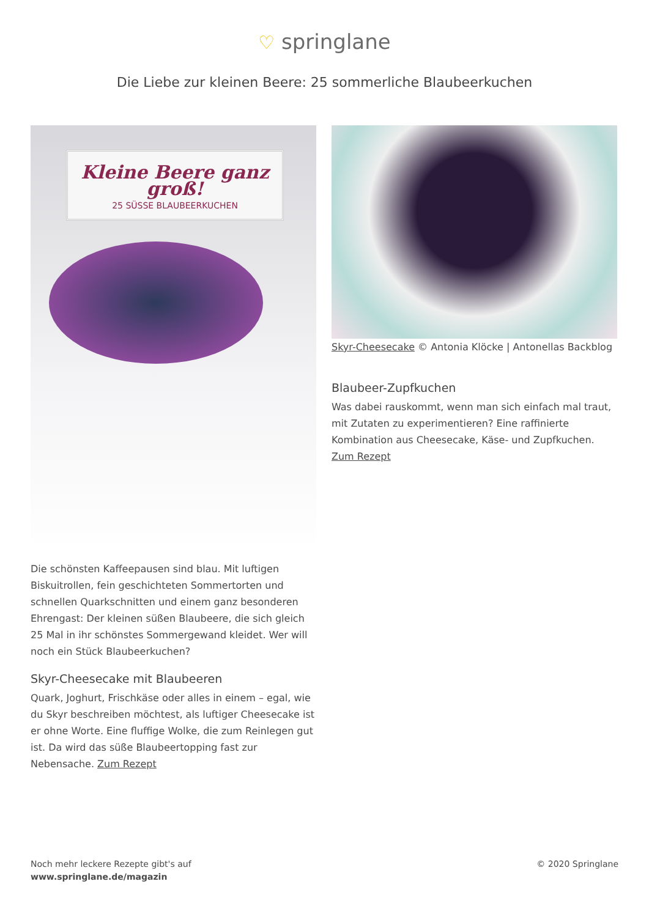♡ springlane
Die Liebe zur kleinen Beere: 25 sommerliche Blaubeerkuchen
Kleine Beere ganz groß!
25 SÜSSE BLAUBEERKUCHEN
Die schönsten Kaffeepausen sind blau. Mit luftigen Biskuitrollen, fein geschichteten Sommertorten und schnellen Quarkschnitten und einem ganz besonderen Ehrengast: Der kleinen süßen Blaubeere, die sich gleich 25 Mal in ihr schönstes Sommergewand kleidet. Wer will noch ein Stück Blaubeerkuchen?
Skyr-Cheesecake mit Blaubeeren
Quark, Joghurt, Frischkäse oder alles in einem – egal, wie du Skyr beschreiben möchtest, als luftiger Cheesecake ist er ohne Worte. Eine fluffige Wolke, die zum Reinlegen gut ist. Da wird das süße Blaubeertopping fast zur Nebensache. Zum Rezept
Skyr-Cheesecake © Antonia Klöcke | Antonellas Backblog
Blaubeer-Zupfkuchen
Was dabei rauskommt, wenn man sich einfach mal traut, mit Zutaten zu experimentieren? Eine raffinierte Kombination aus Cheesecake, Käse- und Zupfkuchen. Zum Rezept
Noch mehr leckere Rezepte gibt's auf
www.springlane.de/magazin
© 2020 Springlane